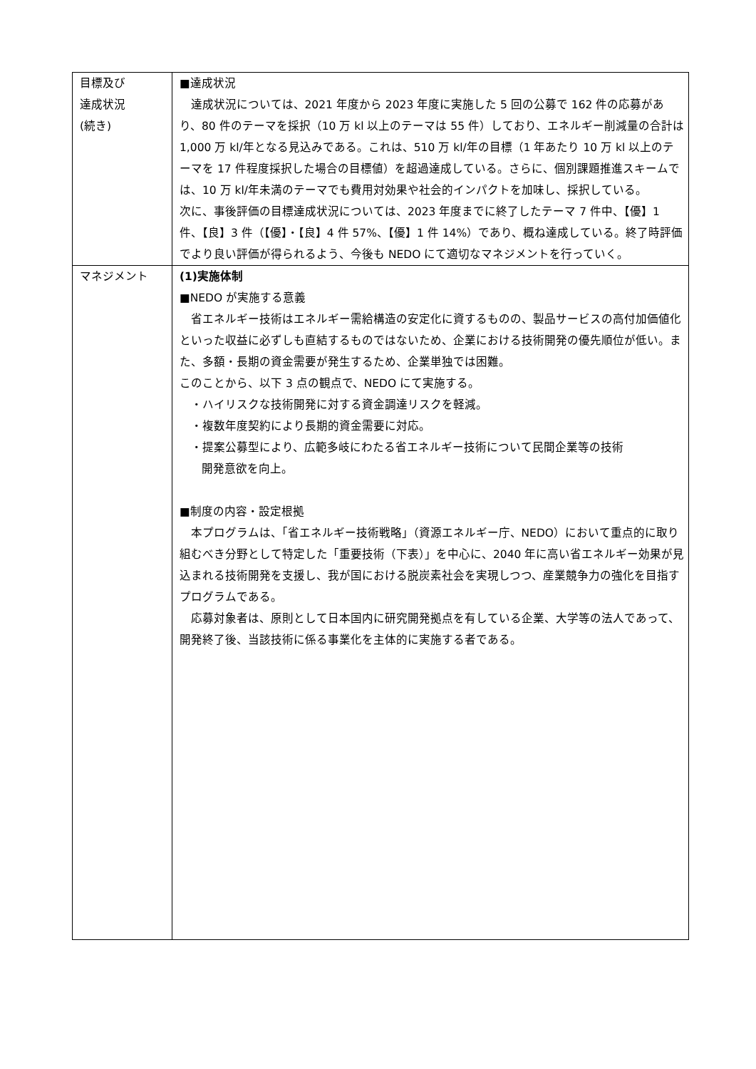| 目標及び 達成状況 (続き) | ■達成状況 達成状況については、2021 年度から 2023 年度に実施した 5 回の公募で 162 件の応募があり、80 件のテーマを採択（10 万 kl 以上のテーマは 55 件）しており、エネルギー削減量の合計は 1,000 万 kl/年となる見込みである。これは、510 万 kl/年の目標（1 年あたり 10 万 kl 以上のテーマを 17 件程度採択した場合の目標値）を超過達成している。さらに、個別課題推進スキームでは、10 万 kl/年未満のテーマでも費用対効果や社会的インパクトを加味し、採択している。 次に、事後評価の目標達成状況については、2023 年度までに終了したテーマ 7 件中、【優】1 件、【良】3 件（【優】・【良】4 件 57%、【優】1 件 14%）であり、概ね達成している。終了時評価でより良い評価が得られるよう、今後も NEDO にて適切なマネジメントを行っていく。 |
| マネジメント | (1)実施体制 ■NEDO が実施する意義 省エネルギー技術はエネルギー需給構造の安定化に資するものの、製品サービスの高付加価値化といった収益に必ずしも直結するものではないため、企業における技術開発の優先順位が低い。また、多額・長期の資金需要が発生するため、企業単独では困難。 このことから、以下 3 点の観点で、NEDO にて実施する。 ・ハイリスクな技術開発に対する資金調達リスクを軽減。 ・複数年度契約により長期的資金需要に対応。 ・提案公募型により、広範多岐にわたる省エネルギー技術について民間企業等の技術 開発意欲を向上。 ■制度の内容・設定根拠 本プログラムは、「省エネルギー技術戦略」（資源エネルギー庁、NEDO）において重点的に取り組むべき分野として特定した「重要技術（下表）」を中心に、2040 年に高い省エネルギー効果が見込まれる技術開発を支援し、我が国における脱炭素社会を実現しつつ、産業競争力の強化を目指すプログラムである。 応募対象者は、原則として日本国内に研究開発拠点を有している企業、大学等の法人であって、開発終了後、当該技術に係る事業化を主体的に実施する者である。 |